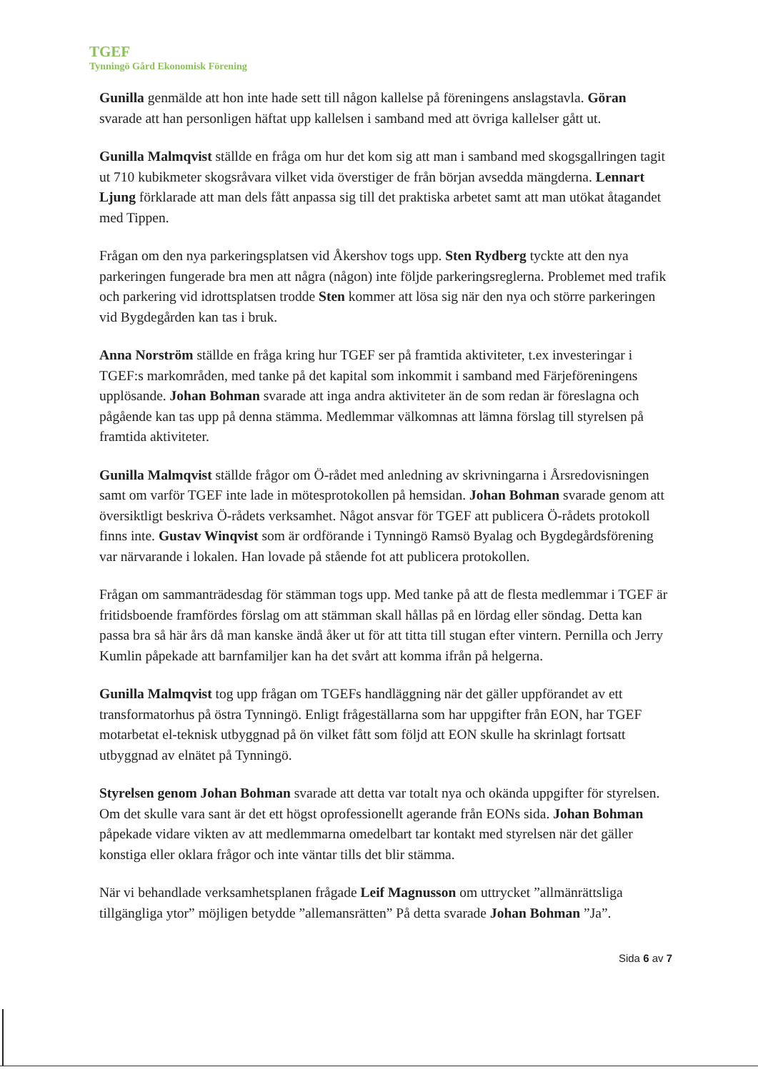TGEF
Tynningö Gård Ekonomisk Förening
Gunilla genmälde att hon inte hade sett till någon kallelse på föreningens anslagstavla. Göran svarade att han personligen häftat upp kallelsen i samband med att övriga kallelser gått ut.
Gunilla Malmqvist ställde en fråga om hur det kom sig att man i samband med skogsgallringen tagit ut 710 kubikmeter skogsråvara vilket vida överstiger de från början avsedda mängderna. Lennart Ljung förklarade att man dels fått anpassa sig till det praktiska arbetet samt att man utökat åtagandet med Tippen.
Frågan om den nya parkeringsplatsen vid Åkershov togs upp. Sten Rydberg tyckte att den nya parkeringen fungerade bra men att några (någon) inte följde parkeringsreglerna. Problemet med trafik och parkering vid idrottsplatsen trodde Sten kommer att lösa sig när den nya och större parkeringen vid Bygdegården kan tas i bruk.
Anna Norström ställde en fråga kring hur TGEF ser på framtida aktiviteter, t.ex investeringar i TGEF:s markområden, med tanke på det kapital som inkommit i samband med Färjeföreningens upplösande. Johan Bohman svarade att inga andra aktiviteter än de som redan är föreslagna och pågående kan tas upp på denna stämma. Medlemmar välkomnas att lämna förslag till styrelsen på framtida aktiviteter.
Gunilla Malmqvist ställde frågor om Ö-rådet med anledning av skrivningarna i Årsredovisningen samt om varför TGEF inte lade in mötesprotokollen på hemsidan. Johan Bohman svarade genom att översiktligt beskriva Ö-rådets verksamhet. Något ansvar för TGEF att publicera Ö-rådets protokoll finns inte. Gustav Winqvist som är ordförande i Tynningö Ramsö Byalag och Bygdegårdsförening var närvarande i lokalen. Han lovade på stående fot att publicera protokollen.
Frågan om sammanträdesdag för stämman togs upp. Med tanke på att de flesta medlemmar i TGEF är fritidsboende framfördes förslag om att stämman skall hållas på en lördag eller söndag. Detta kan passa bra så här års då man kanske ändå åker ut för att titta till stugan efter vintern. Pernilla och Jerry Kumlin påpekade att barnfamiljer kan ha det svårt att komma ifrån på helgerna.
Gunilla Malmqvist tog upp frågan om TGEFs handläggning när det gäller uppförandet av ett transformatorhus på östra Tynningö. Enligt frågeställarna som har uppgifter från EON, har TGEF motarbetat el-teknisk utbyggnad på ön vilket fått som följd att EON skulle ha skrinlagt fortsatt utbyggnad av elnätet på Tynningö.
Styrelsen genom Johan Bohman svarade att detta var totalt nya och okända uppgifter för styrelsen. Om det skulle vara sant är det ett högst oprofessionellt agerande från EONs sida. Johan Bohman påpekade vidare vikten av att medlemmarna omedelbart tar kontakt med styrelsen när det gäller konstiga eller oklara frågor och inte väntar tills det blir stämma.
När vi behandlade verksamhetsplanen frågade Leif Magnusson om uttrycket ”allmänrättsliga tillgängliga ytor” möjligen betydde ”allemansrätten” På detta svarade Johan Bohman ”Ja”.
Sida 6 av 7